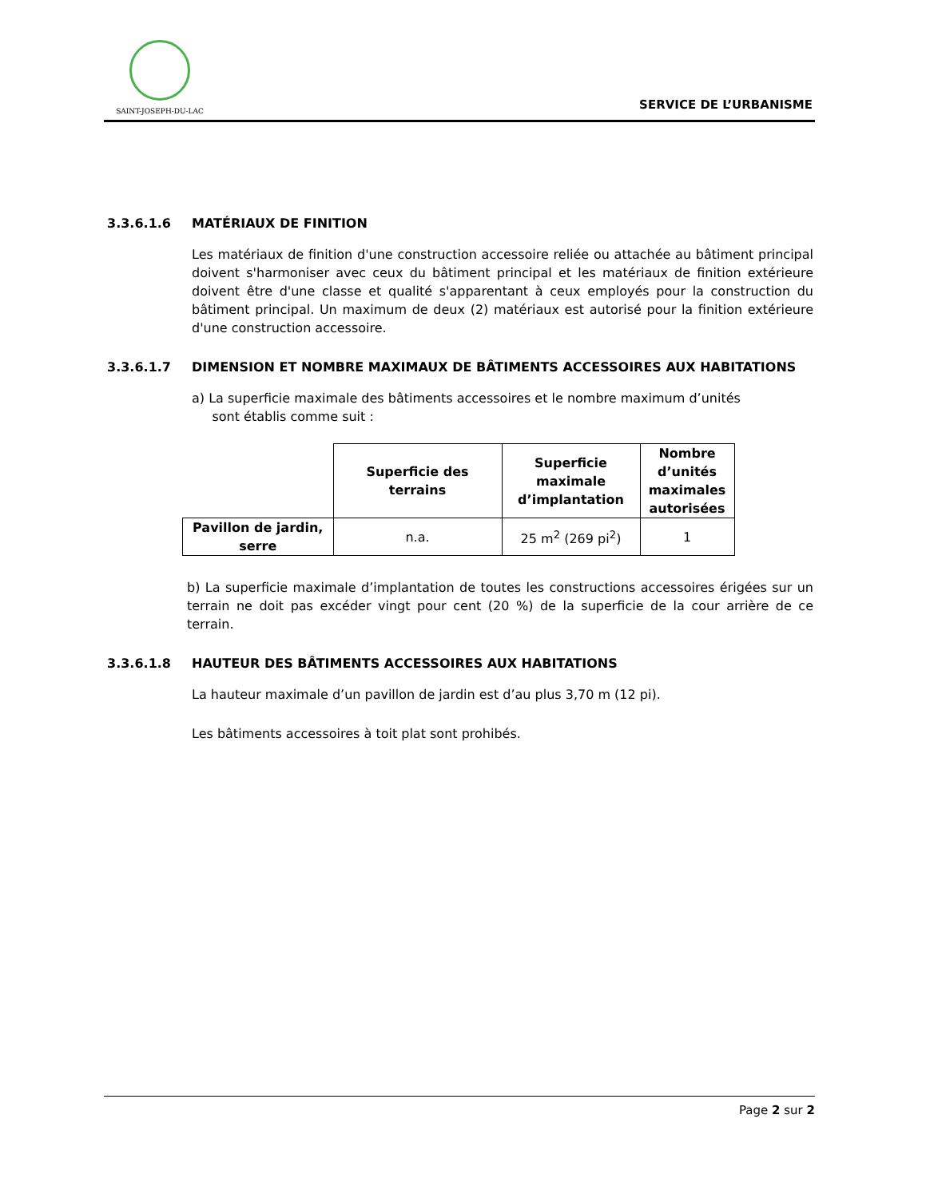SAINT-JOSEPH-DU-LAC
SERVICE DE L’URBANISME
3.3.6.1.6 MATÉRIAUX DE FINITION
Les matériaux de finition d'une construction accessoire reliée ou attachée au bâtiment principal doivent s'harmoniser avec ceux du bâtiment principal et les matériaux de finition extérieure doivent être d'une classe et qualité s'apparentant à ceux employés pour la construction du bâtiment principal. Un maximum de deux (2) matériaux est autorisé pour la finition extérieure d'une construction accessoire.
3.3.6.1.7 DIMENSION ET NOMBRE MAXIMAUX DE BÂTIMENTS ACCESSOIRES AUX HABITATIONS
a) La superficie maximale des bâtiments accessoires et le nombre maximum d’unités
sont établis comme suit :
| | Superficie des terrains | Superficie maximale d’implantation | Nombre d’unités maximales autorisées |
| --- | --- | --- | --- |
| Pavillon de jardin, serre | n.a. | 25 m<sup>2</sup> (269 pi<sup>2</sup>) | 1 |
b) La superficie maximale d’implantation de toutes les constructions accessoires érigées sur un terrain ne doit pas excéder vingt pour cent (20 %) de la superficie de la cour arrière de ce terrain.
3.3.6.1.8 HAUTEUR DES BÂTIMENTS ACCESSOIRES AUX HABITATIONS
La hauteur maximale d’un pavillon de jardin est d’au plus 3,70 m (12 pi).
Les bâtiments accessoires à toit plat sont prohibés.
Page 2 sur 2